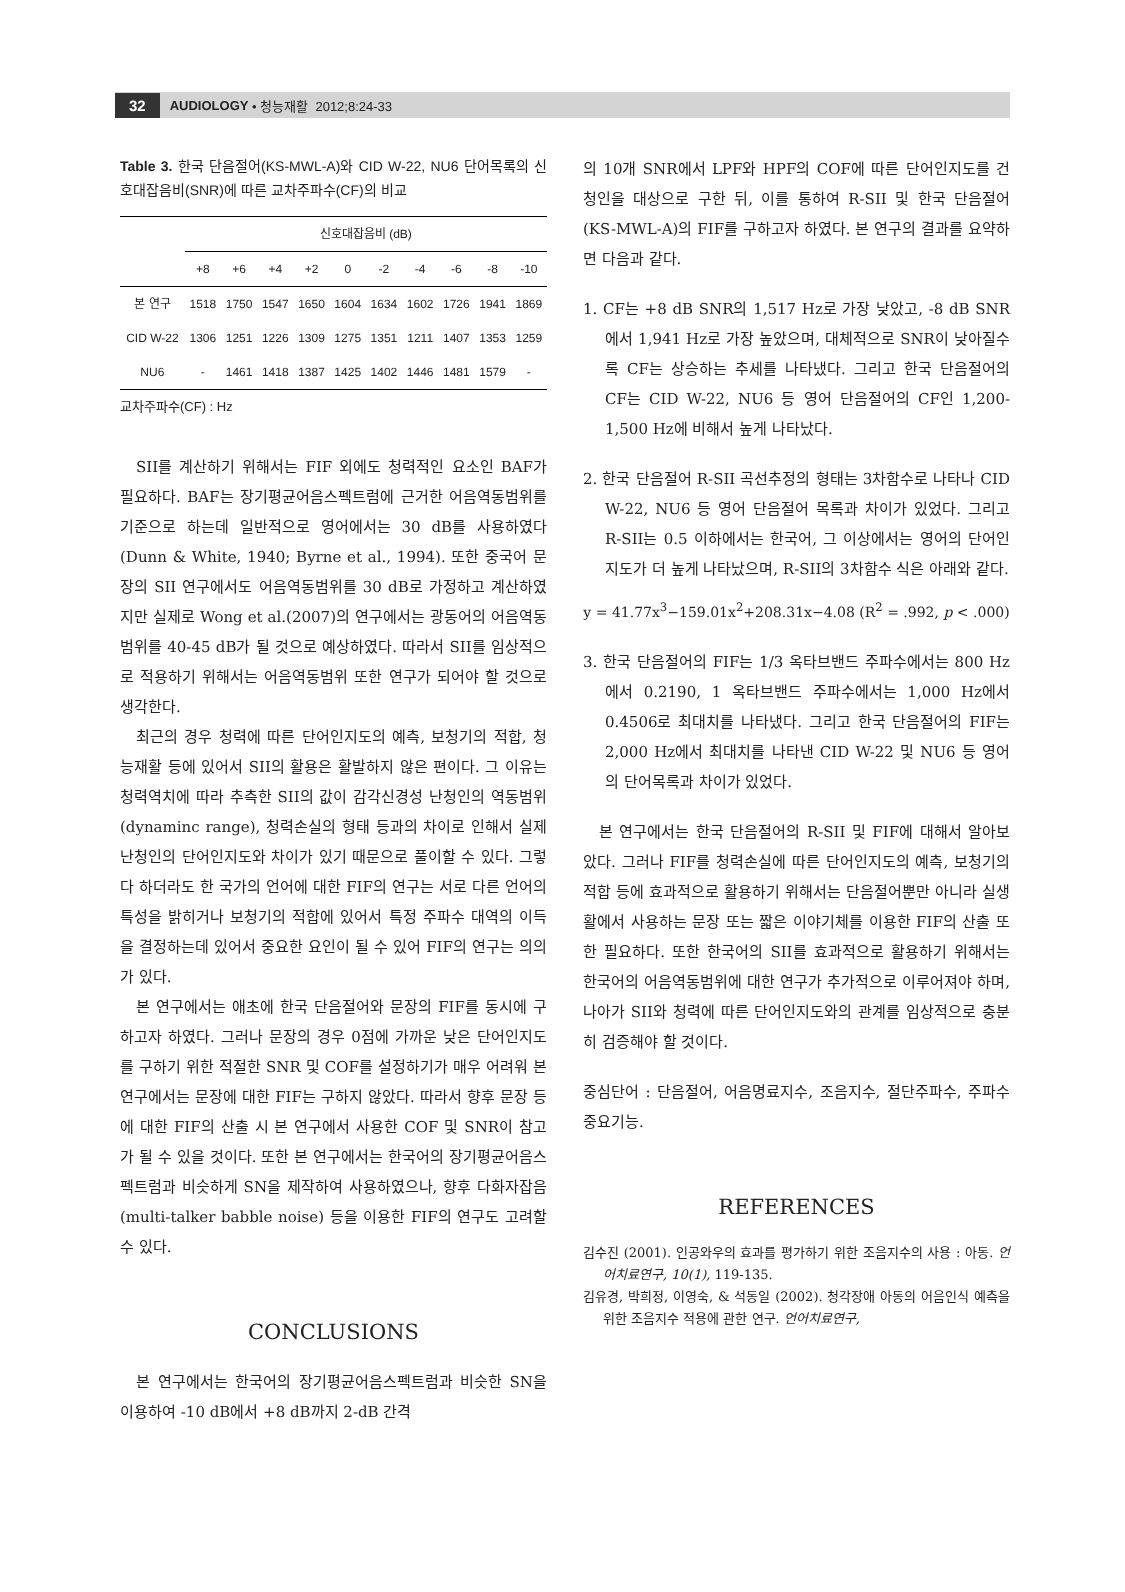32 AUDIOLOGY • 청능재활 2012;8:24-33
Table 3. 한국 단음절어(KS-MWL-A)와 CID W-22, NU6 단어목록의 신호대잡음비(SNR)에 따른 교차주파수(CF)의 비교
| | 신호대잡음비 (dB) | | | | | | | | | |
| --- | --- | --- | --- | --- | --- | --- | --- | --- | --- | --- |
| | +8 | +6 | +4 | +2 | 0 | -2 | -4 | -6 | -8 | -10 |
| 본 연구 | 1518 | 1750 | 1547 | 1650 | 1604 | 1634 | 1602 | 1726 | 1941 | 1869 |
| CID W-22 | 1306 | 1251 | 1226 | 1309 | 1275 | 1351 | 1211 | 1407 | 1353 | 1259 |
| NU6 | - | 1461 | 1418 | 1387 | 1425 | 1402 | 1446 | 1481 | 1579 | - |
교차주파수(CF) : Hz
SII를 계산하기 위해서는 FIF 외에도 청력적인 요소인 BAF가 필요하다. BAF는 장기평균어음스펙트럼에 근거한 어음역동범위를 기준으로 하는데 일반적으로 영어에서는 30 dB를 사용하였다(Dunn & White, 1940; Byrne et al., 1994). 또한 중국어 문장의 SII 연구에서도 어음역동범위를 30 dB로 가정하고 계산하였지만 실제로 Wong et al.(2007)의 연구에서는 광동어의 어음역동범위를 40-45 dB가 될 것으로 예상하였다. 따라서 SII를 임상적으로 적용하기 위해서는 어음역동범위 또한 연구가 되어야 할 것으로 생각한다.
최근의 경우 청력에 따른 단어인지도의 예측, 보청기의 적합, 청능재활 등에 있어서 SII의 활용은 활발하지 않은 편이다. 그 이유는 청력역치에 따라 추측한 SII의 값이 감각신경성 난청인의 역동범위(dynaminc range), 청력손실의 형태 등과의 차이로 인해서 실제 난청인의 단어인지도와 차이가 있기 때문으로 풀이할 수 있다. 그렇다 하더라도 한 국가의 언어에 대한 FIF의 연구는 서로 다른 언어의 특성을 밝히거나 보청기의 적합에 있어서 특정 주파수 대역의 이득을 결정하는데 있어서 중요한 요인이 될 수 있어 FIF의 연구는 의의가 있다.
본 연구에서는 애초에 한국 단음절어와 문장의 FIF를 동시에 구하고자 하였다. 그러나 문장의 경우 0점에 가까운 낮은 단어인지도를 구하기 위한 적절한 SNR 및 COF를 설정하기가 매우 어려워 본 연구에서는 문장에 대한 FIF는 구하지 않았다. 따라서 향후 문장 등에 대한 FIF의 산출 시 본 연구에서 사용한 COF 및 SNR이 참고가 될 수 있을 것이다. 또한 본 연구에서는 한국어의 장기평균어음스펙트럼과 비슷하게 SN을 제작하여 사용하였으나, 향후 다화자잡음(multi-talker babble noise) 등을 이용한 FIF의 연구도 고려할 수 있다.
CONCLUSIONS
본 연구에서는 한국어의 장기평균어음스펙트럼과 비슷한 SN을 이용하여 -10 dB에서 +8 dB까지 2-dB 간격
의 10개 SNR에서 LPF와 HPF의 COF에 따른 단어인지도를 건청인을 대상으로 구한 뒤, 이를 통하여 R-SII 및 한국 단음절어(KS-MWL-A)의 FIF를 구하고자 하였다. 본 연구의 결과를 요약하면 다음과 같다.
1. CF는 +8 dB SNR의 1,517 Hz로 가장 낮았고, -8 dB SNR에서 1,941 Hz로 가장 높았으며, 대체적으로 SNR이 낮아질수록 CF는 상승하는 추세를 나타냈다. 그리고 한국 단음절어의 CF는 CID W-22, NU6 등 영어 단음절어의 CF인 1,200-1,500 Hz에 비해서 높게 나타났다.
2. 한국 단음절어 R-SII 곡선추정의 형태는 3차함수로 나타나 CID W-22, NU6 등 영어 단음절어 목록과 차이가 있었다. 그리고 R-SII는 0.5 이하에서는 한국어, 그 이상에서는 영어의 단어인지도가 더 높게 나타났으며, R-SII의 3차함수 식은 아래와 같다.
y = 41.77x<sup>3</sup>−159.01x<sup>2</sup>+208.31x−4.08 (R<sup>2</sup> = .992, p < .000)
3. 한국 단음절어의 FIF는 1/3 옥타브밴드 주파수에서는 800 Hz에서 0.2190, 1 옥타브밴드 주파수에서는 1,000 Hz에서 0.4506로 최대치를 나타냈다. 그리고 한국 단음절어의 FIF는 2,000 Hz에서 최대치를 나타낸 CID W-22 및 NU6 등 영어의 단어목록과 차이가 있었다.
본 연구에서는 한국 단음절어의 R-SII 및 FIF에 대해서 알아보았다. 그러나 FIF를 청력손실에 따른 단어인지도의 예측, 보청기의 적합 등에 효과적으로 활용하기 위해서는 단음절어뿐만 아니라 실생활에서 사용하는 문장 또는 짧은 이야기체를 이용한 FIF의 산출 또한 필요하다. 또한 한국어의 SII를 효과적으로 활용하기 위해서는 한국어의 어음역동범위에 대한 연구가 추가적으로 이루어져야 하며, 나아가 SII와 청력에 따른 단어인지도와의 관계를 임상적으로 충분히 검증해야 할 것이다.
중심단어 : 단음절어, 어음명료지수, 조음지수, 절단주파수, 주파수중요기능.
REFERENCES
김수진 (2001). 인공와우의 효과를 평가하기 위한 조음지수의 사용 : 아동. 언어치료연구, 10(1), 119-135.
김유경, 박희정, 이영숙, & 석동일 (2002). 청각장애 아동의 어음인식 예측을 위한 조음지수 적용에 관한 연구. 언어치료연구,